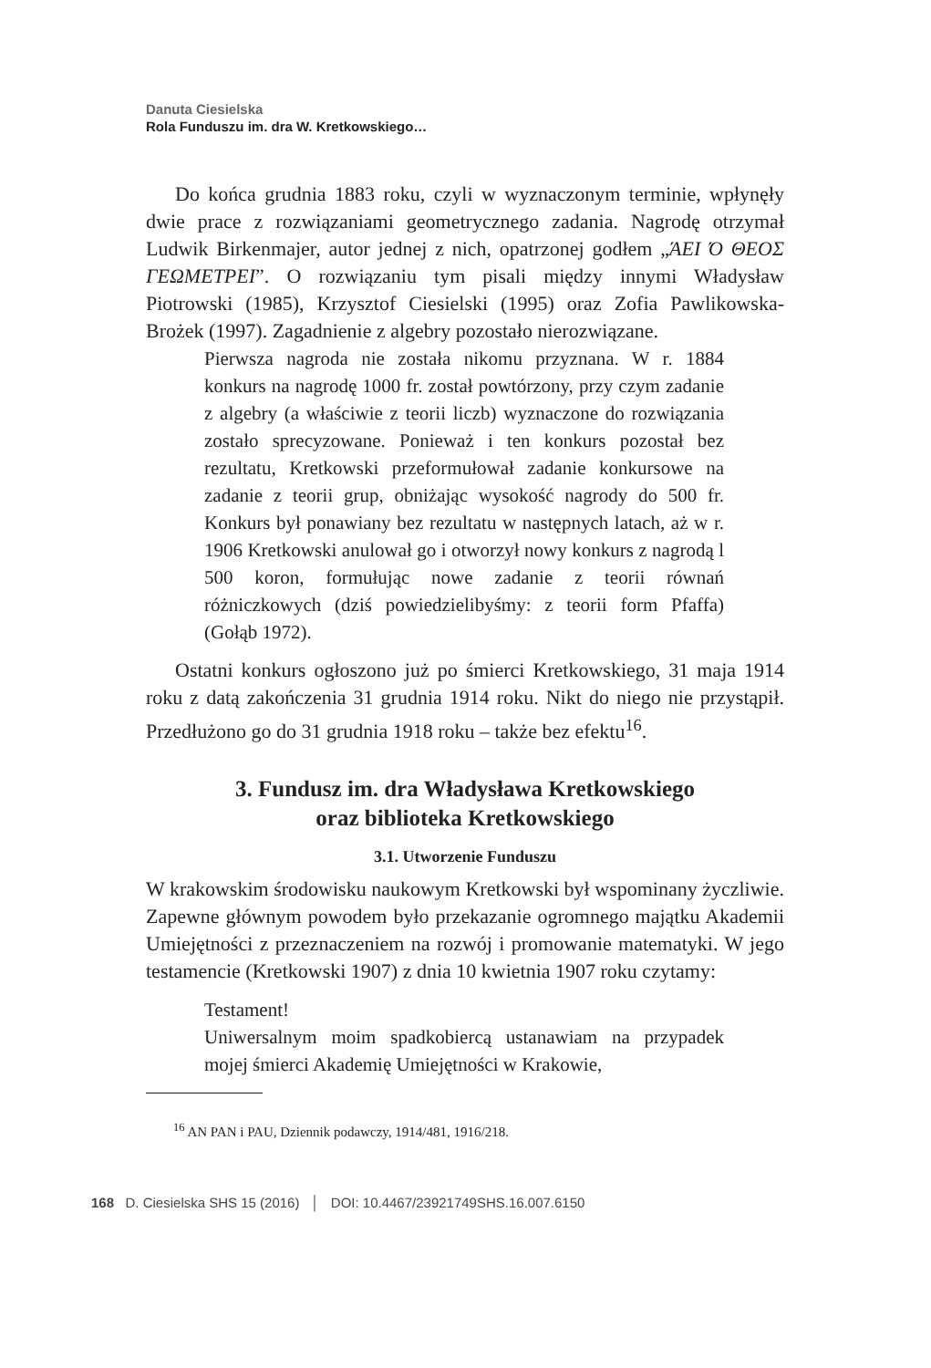Danuta Ciesielska
Rola Funduszu im. dra W. Kretkowskiego…
Do końca grudnia 1883 roku, czyli w wyznaczonym terminie, wpłynęły dwie prace z rozwiązaniami geometrycznego zadania. Nagrodę otrzymał Ludwik Birkenmajer, autor jednej z nich, opatrzonej godłem „ΆΕΙ Ό ΘΕΟΣ ΓΕΩΜΕΤΡΕΙ”. O rozwiązaniu tym pisali między innymi Władysław Piotrowski (1985), Krzysztof Ciesielski (1995) oraz Zofia Pawlikowska-Brożek (1997). Zagadnienie z algebry pozostało nierozwiązane.
Pierwsza nagroda nie została nikomu przyznana. W r. 1884 konkurs na nagrodę 1000 fr. został powtórzony, przy czym zadanie z algebry (a właściwie z teorii liczb) wyznaczone do rozwiązania zostało sprecyzowane. Ponieważ i ten konkurs pozostał bez rezultatu, Kretkowski przeformułował zadanie konkursowe na zadanie z teorii grup, obniżając wysokość nagrody do 500 fr. Konkurs był ponawiany bez rezultatu w następnych latach, aż w r. 1906 Kretkowski anulował go i otworzył nowy konkurs z nagrodą l 500 koron, formułując nowe zadanie z teorii równań różniczkowych (dziś powiedzielibyśmy: z teorii form Pfaffa) (Gołąb 1972).
Ostatni konkurs ogłoszono już po śmierci Kretkowskiego, 31 maja 1914 roku z datą zakończenia 31 grudnia 1914 roku. Nikt do niego nie przystąpił. Przedłużono go do 31 grudnia 1918 roku – także bez efektu<sup>16</sup>.
3. Fundusz im. dra Władysława Kretkowskiego
oraz biblioteka Kretkowskiego
3.1. Utworzenie Funduszu
W krakowskim środowisku naukowym Kretkowski był wspominany życzliwie. Zapewne głównym powodem było przekazanie ogromnego majątku Akademii Umiejętności z przeznaczeniem na rozwój i promowanie matematyki. W jego testamencie (Kretkowski 1907) z dnia 10 kwietnia 1907 roku czytamy:
Testament!
Uniwersalnym moim spadkobiercą ustanawiam na przypadek mojej śmierci Akademię Umiejętności w Krakowie,
<sup>16</sup> AN PAN i PAU, Dziennik podawczy, 1914/481, 1916/218.
168 D. Ciesielska SHS 15 (2016) │ DOI: 10.4467/23921749SHS.16.007.6150